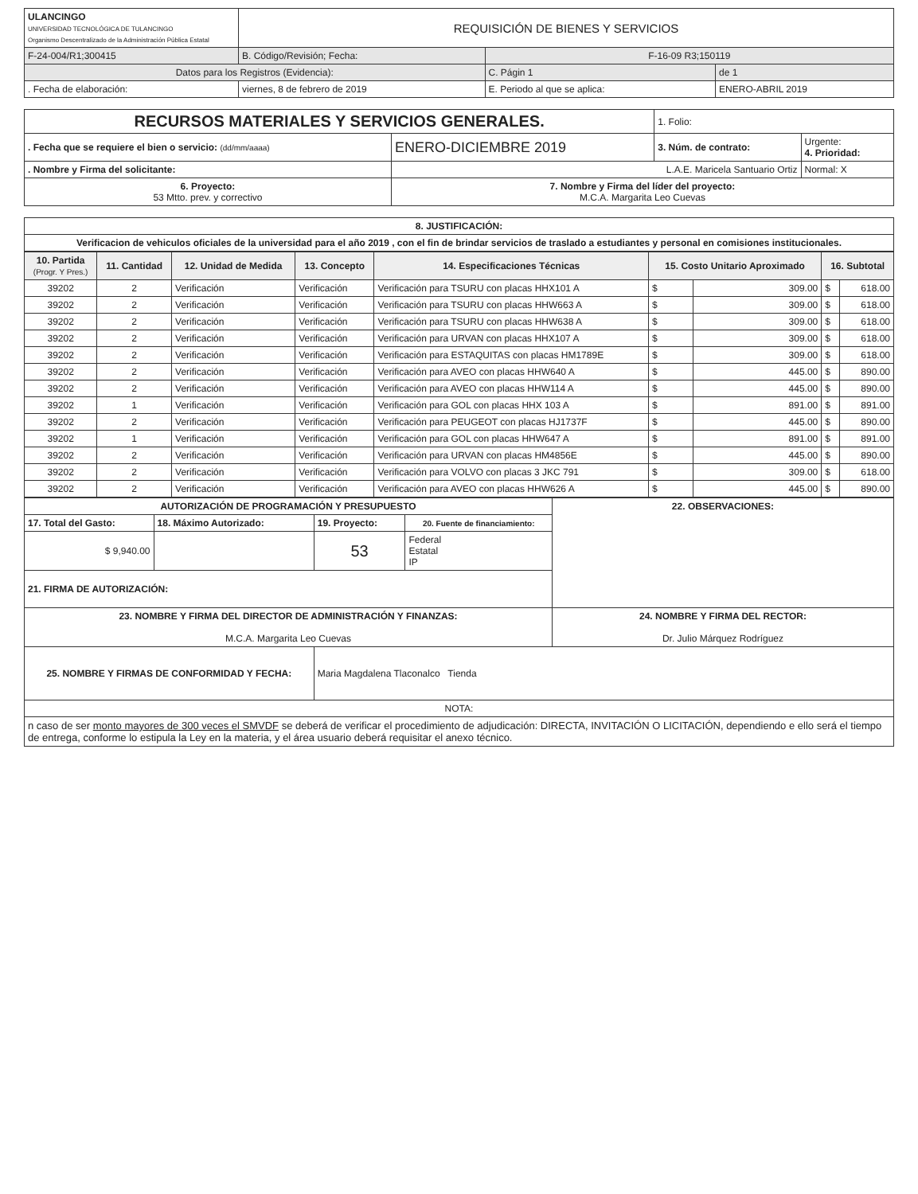| ULANCINGO UNIVERSIDAD TECNOLÓGICA DE TULANCINGO Organismo Descentralizado de la Administración Pública Estatal | REQUISICIÓN DE BIENES Y SERVICIOS | | |
| F-24-004/R1;300415 | B. Código/Revisión; Fecha: | F-16-09 R3;150119 | |
| Datos para los Registros (Evidencia): | | C. Págin 1 | de 1 |
| . Fecha de elaboración: | viernes, 8 de febrero de 2019 | E. Periodo al que se aplica: | ENERO-ABRIL 2019 |
| RECURSOS MATERIALES Y SERVICIOS GENERALES. | | 1. Folio: | |
| . Fecha que se requiere el bien o servicio: (dd/mm/aaaa) | ENERO-DICIEMBRE 2019 | 3. Núm. de contrato: | Urgente: 4. Prioridad: |
| . Nombre y Firma del solicitante: | L.A.E. Maricela Santuario Ortiz | | Normal: X |
| 6. Proyecto: 53 Mtto. prev. y correctivo | 7. Nombre y Firma del líder del proyecto: M.C.A. Margarita Leo Cuevas | | |
| 8. JUSTIFICACIÓN: |
| Verificacion de vehiculos oficiales de la universidad para el año 2019 , con el fin de brindar servicios de traslado a estudiantes y personal en comisiones institucionales. |
| 10. Partida (Progr. Y Pres.) | 11. Cantidad | 12. Unidad de Medida | 13. Concepto | 14. Especificaciones Técnicas | 15. Costo Unitario Aproximado | | 16. Subtotal | |
| --- | --- | --- | --- | --- | --- | --- | --- | --- |
| 39202 | 2 | Verificación | Verificación | Verificación para TSURU con placas HHX101 A | $ | 309.00 | $ | 618.00 |
| 39202 | 2 | Verificación | Verificación | Verificación para TSURU con placas HHW663 A | $ | 309.00 | $ | 618.00 |
| 39202 | 2 | Verificación | Verificación | Verificación para TSURU con placas HHW638 A | $ | 309.00 | $ | 618.00 |
| 39202 | 2 | Verificación | Verificación | Verificación para URVAN con placas HHX107 A | $ | 309.00 | $ | 618.00 |
| 39202 | 2 | Verificación | Verificación | Verificación para ESTAQUITAS con placas HM1789E | $ | 309.00 | $ | 618.00 |
| 39202 | 2 | Verificación | Verificación | Verificación para AVEO con placas HHW640 A | $ | 445.00 | $ | 890.00 |
| 39202 | 2 | Verificación | Verificación | Verificación para AVEO con placas HHW114 A | $ | 445.00 | $ | 890.00 |
| 39202 | 1 | Verificación | Verificación | Verificación para GOL con placas HHX 103 A | $ | 891.00 | $ | 891.00 |
| 39202 | 2 | Verificación | Verificación | Verificación para PEUGEOT con placas HJ1737F | $ | 445.00 | $ | 890.00 |
| 39202 | 1 | Verificación | Verificación | Verificación para GOL con placas HHW647 A | $ | 891.00 | $ | 891.00 |
| 39202 | 2 | Verificación | Verificación | Verificación para URVAN con placas HM4856E | $ | 445.00 | $ | 890.00 |
| 39202 | 2 | Verificación | Verificación | Verificación para VOLVO con placas 3 JKC 791 | $ | 309.00 | $ | 618.00 |
| 39202 | 2 | Verificación | Verificación | Verificación para AVEO con placas HHW626 A | $ | 445.00 | $ | 890.00 |
| AUTORIZACIÓN DE PROGRAMACIÓN Y PRESUPUESTO | | | | 22. OBSERVACIONES: |
| 17. Total del Gasto: | 18. Máximo Autorizado: | 19. Proyecto: | 20. Fuente de financiamiento: | |
| $ 9,940.00 | | 53 | Federal Estatal IP | |
| 21. FIRMA DE AUTORIZACIÓN: | | | | |
| 23. NOMBRE Y FIRMA DEL DIRECTOR DE ADMINISTRACIÓN Y FINANZAS: M.C.A. Margarita Leo Cuevas | | | | 24. NOMBRE Y FIRMA DEL RECTOR: Dr. Julio Márquez Rodríguez |
| 25. NOMBRE Y FIRMAS DE CONFORMIDAD Y FECHA: | | Maria Magdalena Tlaconalco Tienda | | |
| NOTA: | | | | |
| n caso de ser monto mayores de 300 veces el SMVDF se deberá de verificar el procedimiento de adjudicación: DIRECTA, INVITACIÓN O LICITACIÓN, dependiendo e ello será el tiempo de entrega, conforme lo estipula la Ley en la materia, y el área usuario deberá requisitar el anexo técnico. | | | | |